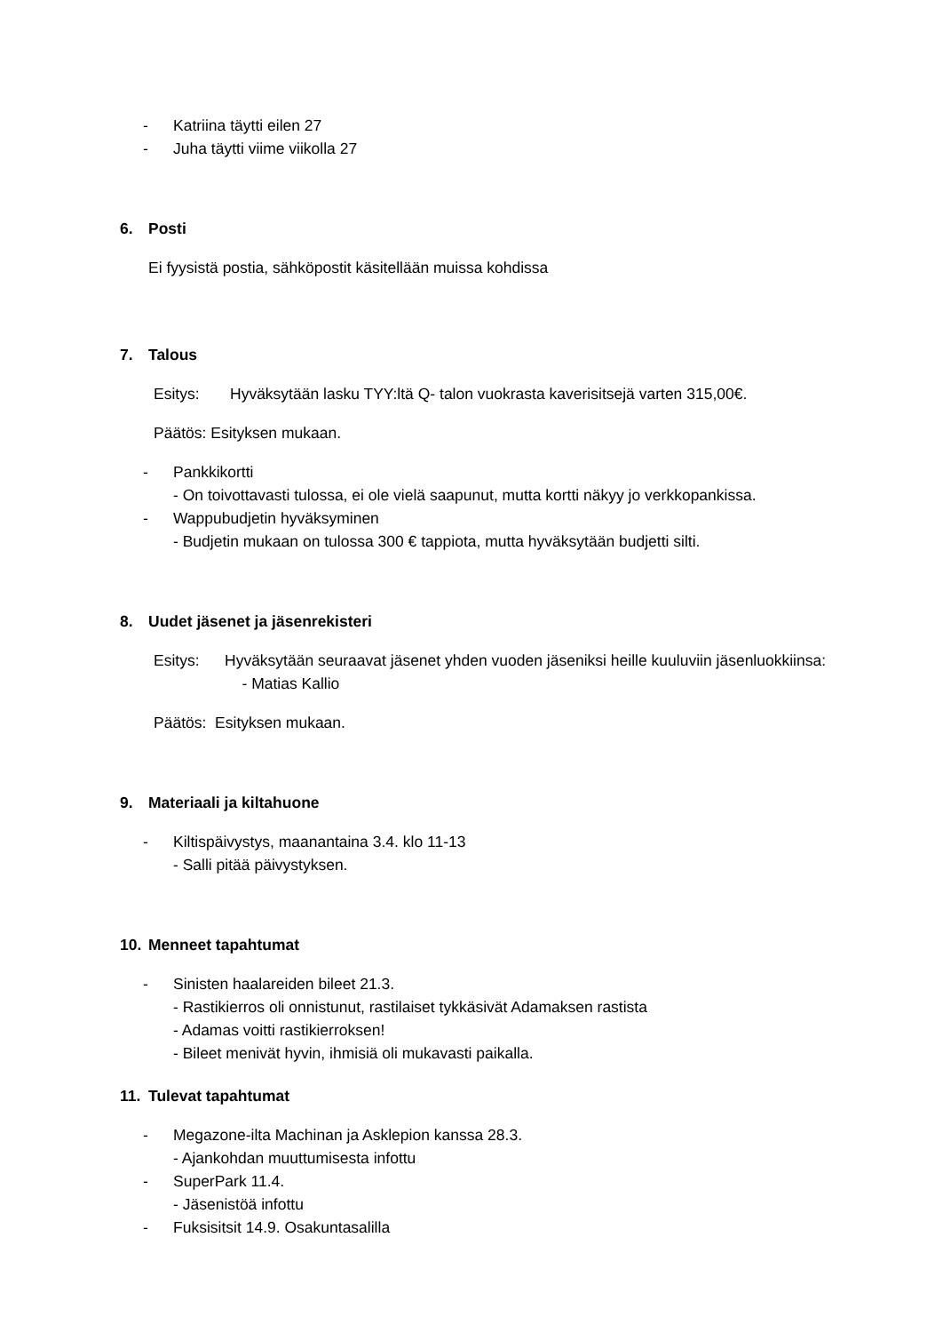- Katriina täytti eilen 27
- Juha täytti viime viikolla 27
6. Posti
Ei fyysistä postia, sähköpostit käsitellään muissa kohdissa
7. Talous
Esitys: Hyväksytään lasku TYY:ltä Q- talon vuokrasta kaverisitsejä varten 315,00€.
Päätös: Esityksen mukaan.
- Pankkikortti
- On toivottavasti tulossa, ei ole vielä saapunut, mutta kortti näkyy jo verkkopankissa.
- Wappubudjetin hyväksyminen
- Budjetin mukaan on tulossa 300 € tappiota, mutta hyväksytään budjetti silti.
8. Uudet jäsenet ja jäsenrekisteri
Esitys: Hyväksytään seuraavat jäsenet yhden vuoden jäseniksi heille kuuluviin jäsenluokkiinsa:
- Matias Kallio
Päätös: Esityksen mukaan.
9. Materiaali ja kiltahuone
- Kiltispäivystys, maanantaina 3.4. klo 11-13
- Salli pitää päivystyksen.
10. Menneet tapahtumat
- Sinisten haalareiden bileet 21.3.
- Rastikierros oli onnistunut, rastilaiset tykkäsivät Adamaksen rastista
- Adamas voitti rastikierroksen!
- Bileet menivät hyvin, ihmisiä oli mukavasti paikalla.
11. Tulevat tapahtumat
- Megazone-ilta Machinan ja Asklepion kanssa 28.3.
- Ajankohdan muuttumisesta infottu
- SuperPark 11.4.
- Jäsenistöä infottu
- Fuksisitsit 14.9. Osakuntasalilla